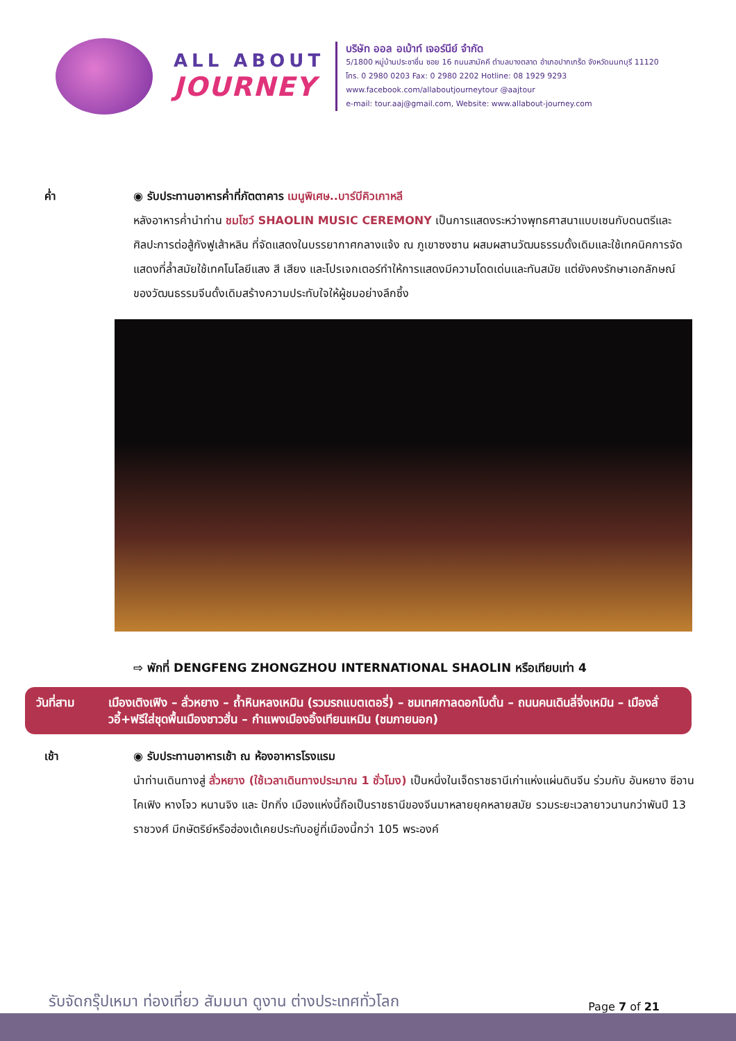ALL ABOUT
JOURNEY
บริษัท ออล อเบ้าท์ เจอร์นีย์ จำกัด
5/1800 หมู่บ้านประชาชื่น ซอย 16 ถนนสามัคคี ตำบลบางตลาด อำเภอปากเกร็ด จังหวัดนนทบุรี 11120
โทร. 0 2980 0203 Fax: 0 2980 2202 Hotline: 08 1929 9293
www.facebook.com/allaboutjourneytour @aajtour
e-mail: tour.aaj@gmail.com, Website: www.allabout-journey.com
ค่ำ ◉ รับประทานอาหารค่ำที่ภัตตาคาร เมนูพิเศษ..บาร์บีคิวเกาหลี
หลังอาหารค่ำนำท่าน ชมโชว์ SHAOLIN MUSIC CEREMONY เป็นการแสดงระหว่างพุทธศาสนาแบบเซนกับดนตรีและศิลปะการต่อสู้กังฟูเส้าหลิน ที่จัดแสดงในบรรยากาศกลางแจ้ง ณ ภูเขาซงซาน ผสมผสานวัฒนธรรมดั้งเดิมและใช้เทคนิคการจัดแสดงที่ล้ำสมัยใช้เทคโนโลยีแสง สี เสียง และโปรเจกเตอร์ทำให้การแสดงมีความโดดเด่นและทันสมัย แต่ยังคงรักษาเอกลักษณ์ของวัฒนธรรมจีนดั้งเดิมสร้างความประทับใจให้ผู้ชมอย่างลึกซึ้ง
⇨ พักที่ DENGFENG ZHONGZHOU INTERNATIONAL SHAOLIN หรือเทียบเท่า 4
วันที่สาม เมืองเติงเฟิง – ลั่วหยาง – ถ้ำหินหลงเหมิน (รวมรถแบตเตอรี่) – ชมเทศกาลดอกโบตั๋น – ถนนคนเดินลี่จิ่งเหมิน – เมืองลั่วอี้+ฟรีใส่ชุดพื้นเมืองชาวฮั่น – กำแพงเมืองอิ้งเทียนเหมิน (ชมภายนอก)
เช้า ◉ รับประทานอาหารเช้า ณ ห้องอาหารโรงแรม
นำท่านเดินทางสู่ ลั่วหยาง (ใช้เวลาเดินทางประมาณ 1 ชั่วโมง) เป็นหนึ่งในเจ็ดราชธานีเก่าแห่งแผ่นดินจีน ร่วมกับ อันหยาง ซีอาน ไคเฟิง หางโจว หนานจิง และ ปักกิ่ง เมืองแห่งนี้ถือเป็นราชธานีของจีนมาหลายยุคหลายสมัย รวมระยะเวลายาวนานกว่าพันปี 13 ราชวงศ์ มีกษัตริย์หรือฮ่องเต้เคยประทับอยู่ที่เมืองนี้กว่า 105 พระองค์
รับจัดกรุ๊ปเหมา ท่องเที่ยว สัมมนา ดูงาน ต่างประเทศทั่วโลก
Page 7 of 21